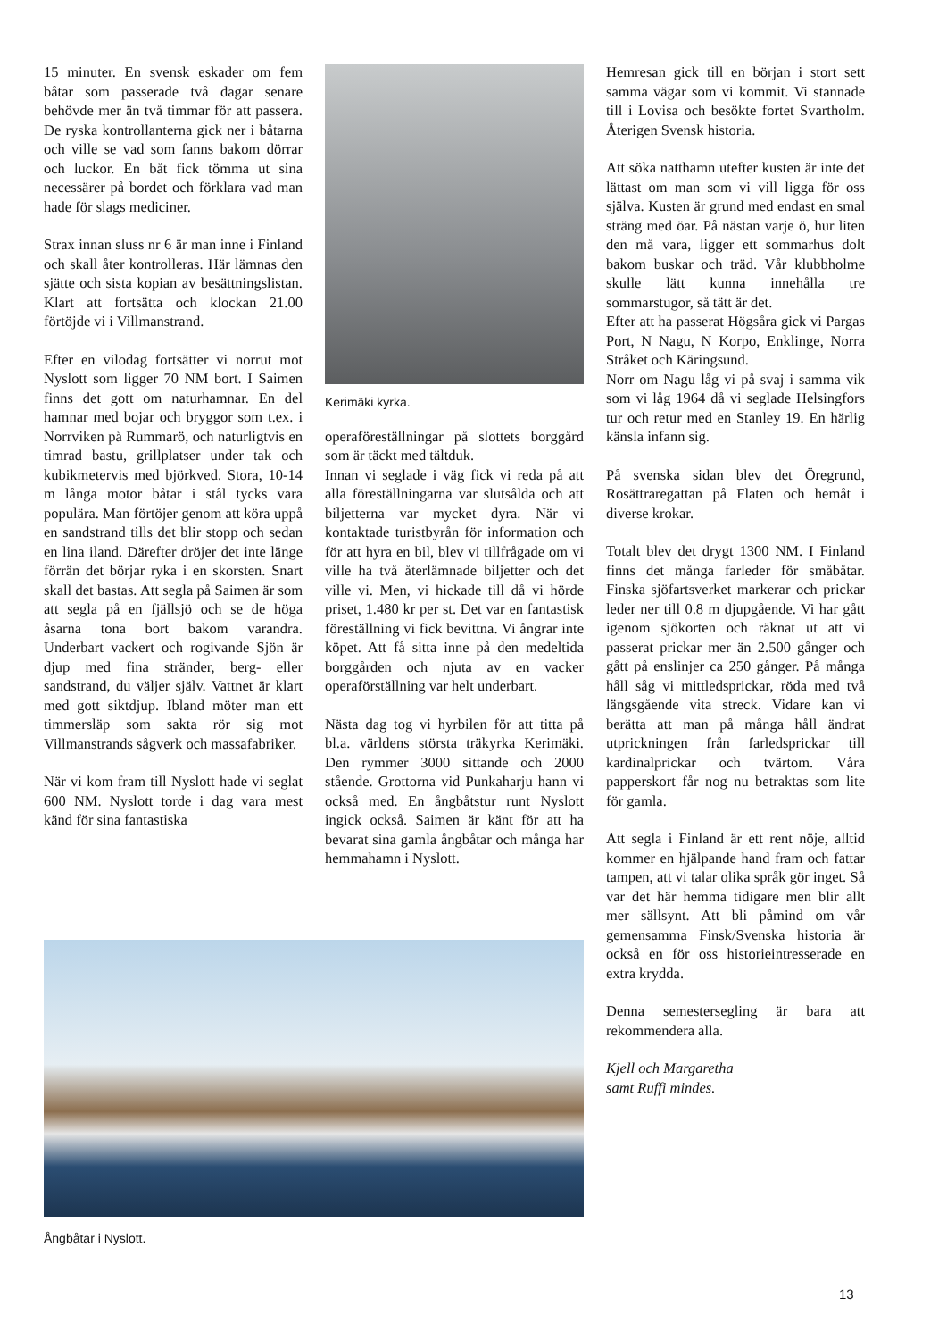15 minuter. En svensk eskader om fem båtar som passerade två dagar senare behövde mer än två timmar för att passera. De ryska kontrollanterna gick ner i båtarna och ville se vad som fanns bakom dörrar och luckor. En båt fick tömma ut sina necessärer på bordet och förklara vad man hade för slags mediciner.
Strax innan sluss nr 6 är man inne i Finland och skall åter kontrolleras. Här lämnas den sjätte och sista kopian av besättningslistan. Klart att fortsätta och klockan 21.00 förtöjde vi i Villmanstrand.
Efter en vilodag fortsätter vi norrut mot Nyslott som ligger 70 NM bort. I Saimen finns det gott om naturhamnar. En del hamnar med bojar och bryggor som t.ex. i Norrviken på Rummarö, och naturligtvis en timrad bastu, grillplatser under tak och kubikmetervis med björkved. Stora, 10-14 m långa motor båtar i stål tycks vara populära. Man förtöjer genom att köra uppå en sandstrand tills det blir stopp och sedan en lina iland. Därefter dröjer det inte länge förrän det börjar ryka i en skorsten. Snart skall det bastas. Att segla på Saimen är som att segla på en fjällsjö och se de höga åsarna tona bort bakom varandra. Underbart vackert och rogivande Sjön är djup med fina stränder, berg- eller sandstrand, du väljer själv. Vattnet är klart med gott siktdjup. Ibland möter man ett timmersläp som sakta rör sig mot Villmanstrands sågverk och massafabriker.
När vi kom fram till Nyslott hade vi seglat 600 NM. Nyslott torde i dag vara mest känd för sina fantastiska
Kerimäki kyrka.
operaföreställningar på slottets borggård som är täckt med tältduk.
Innan vi seglade i väg fick vi reda på att alla föreställningarna var slutsålda och att biljetterna var mycket dyra. När vi kontaktade turistbyrån för information och för att hyra en bil, blev vi tillfrågade om vi ville ha två återlämnade biljetter och det ville vi. Men, vi hickade till då vi hörde priset, 1.480 kr per st. Det var en fantastisk föreställning vi fick bevittna. Vi ångrar inte köpet. Att få sitta inne på den medeltida borggården och njuta av en vacker operaförställning var helt underbart.
Nästa dag tog vi hyrbilen för att titta på bl.a. världens största träkyrka Kerimäki. Den rymmer 3000 sittande och 2000 stående. Grottorna vid Punkaharju hann vi också med. En ångbåtstur runt Nyslott ingick också. Saimen är känt för att ha bevarat sina gamla ångbåtar och många har hemmahamn i Nyslott.
Ångbåtar i Nyslott.
Hemresan gick till en början i stort sett samma vägar som vi kommit. Vi stannade till i Lovisa och besökte fortet Svartholm. Återigen Svensk historia.
Att söka natthamn utefter kusten är inte det lättast om man som vi vill ligga för oss själva. Kusten är grund med endast en smal sträng med öar. På nästan varje ö, hur liten den må vara, ligger ett sommarhus dolt bakom buskar och träd. Vår klubbholme skulle lätt kunna innehålla tre sommarstugor, så tätt är det.
Efter att ha passerat Högsåra gick vi Pargas Port, N Nagu, N Korpo, Enklinge, Norra Stråket och Käringsund.
Norr om Nagu låg vi på svaj i samma vik som vi låg 1964 då vi seglade Helsingfors tur och retur med en Stanley 19. En härlig känsla infann sig.
På svenska sidan blev det Öregrund, Rosättraregattan på Flaten och hemåt i diverse krokar.
Totalt blev det drygt 1300 NM. I Finland finns det många farleder för småbåtar. Finska sjöfartsverket markerar och prickar leder ner till 0.8 m djupgående. Vi har gått igenom sjökorten och räknat ut att vi passerat prickar mer än 2.500 gånger och gått på enslinjer ca 250 gånger. På många håll såg vi mittledsprickar, röda med två längsgående vita streck. Vidare kan vi berätta att man på många håll ändrat utprickningen från farledsprickar till kardinalprickar och tvärtom. Våra papperskort får nog nu betraktas som lite för gamla.
Att segla i Finland är ett rent nöje, alltid kommer en hjälpande hand fram och fattar tampen, att vi talar olika språk gör inget. Så var det här hemma tidigare men blir allt mer sällsynt. Att bli påmind om vår gemensamma Finsk/Svenska historia är också en för oss historieintresserade en extra krydda.
Denna semestersegling är bara att rekommendera alla.
Kjell och Margaretha
samt Ruffi mindes.
13